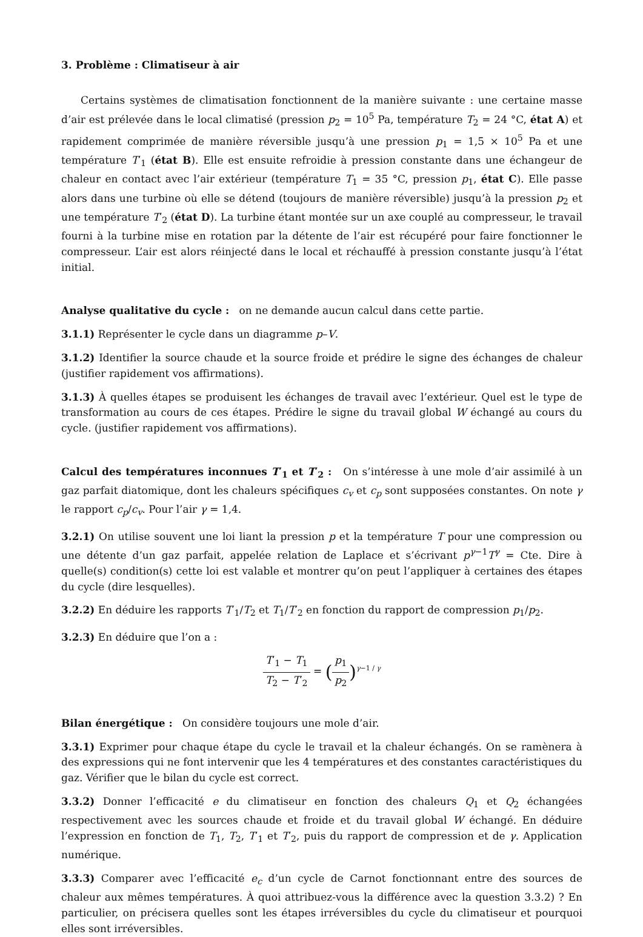3. Problème : Climatiseur à air
Certains systèmes de climatisation fonctionnent de la manière suivante : une certaine masse d’air est prélevée dans le local climatisé (pression p<sub>2</sub> = 10<sup>5</sup> Pa, température T<sub>2</sub> = 24 °C, état A) et rapidement comprimée de manière réversible jusqu’à une pression p<sub>1</sub> = 1,5 × 10<sup>5</sup> Pa et une température T′<sub>1</sub> (état B). Elle est ensuite refroidie à pression constante dans une échangeur de chaleur en contact avec l’air extérieur (température T<sub>1</sub> = 35 °C, pression p<sub>1</sub>, état C). Elle passe alors dans une turbine où elle se détend (toujours de manière réversible) jusqu’à la pression p<sub>2</sub> et une température T′<sub>2</sub> (état D). La turbine étant montée sur un axe couplé au compresseur, le travail fourni à la turbine mise en rotation par la détente de l’air est récupéré pour faire fonctionner le compresseur. L’air est alors réinjecté dans le local et réchauffé à pression constante jusqu’à l’état initial.
Analyse qualitative du cycle : on ne demande aucun calcul dans cette partie.
3.1.1) Représenter le cycle dans un diagramme p–V.
3.1.2) Identifier la source chaude et la source froide et prédire le signe des échanges de chaleur (justifier rapidement vos affirmations).
3.1.3) À quelles étapes se produisent les échanges de travail avec l’extérieur. Quel est le type de transformation au cours de ces étapes. Prédire le signe du travail global W échangé au cours du cycle. (justifier rapidement vos affirmations).
Calcul des températures inconnues T′<sub>1</sub> et T′<sub>2</sub> : On s’intéresse à une mole d’air assimilé à un gaz parfait diatomique, dont les chaleurs spécifiques c<sub>v</sub> et c<sub>p</sub> sont supposées constantes. On note γ le rapport c<sub>p</sub>/c<sub>v</sub>. Pour l’air γ = 1,4.
3.2.1) On utilise souvent une loi liant la pression p et la température T pour une compression ou une détente d’un gaz parfait, appelée relation de Laplace et s’écrivant p<sup>γ−1</sup>T<sup>γ</sup> = Cte. Dire à quelle(s) condition(s) cette loi est valable et montrer qu’on peut l’appliquer à certaines des étapes du cycle (dire lesquelles).
3.2.2) En déduire les rapports T′<sub>1</sub>/T<sub>2</sub> et T<sub>1</sub>/T′<sub>2</sub> en fonction du rapport de compression p<sub>1</sub>/p<sub>2</sub>.
3.2.3) En déduire que l’on a :
T′<sub>1</sub> − T<sub>1</sub> T<sub>2</sub> − T′<sub>2</sub> = (p<sub>1</sub> p<sub>2</sub>)<sup>γ−1 / γ</sup>
Bilan énergétique : On considère toujours une mole d’air.
3.3.1) Exprimer pour chaque étape du cycle le travail et la chaleur échangés. On se ramènera à des expressions qui ne font intervenir que les 4 températures et des constantes caractéristiques du gaz. Vérifier que le bilan du cycle est correct.
3.3.2) Donner l’efficacité e du climatiseur en fonction des chaleurs Q<sub>1</sub> et Q<sub>2</sub> échangées respectivement avec les sources chaude et froide et du travail global W échangé. En déduire l’expression en fonction de T<sub>1</sub>, T<sub>2</sub>, T′<sub>1</sub> et T′<sub>2</sub>, puis du rapport de compression et de γ. Application numérique.
3.3.3) Comparer avec l’efficacité e<sub>c</sub> d’un cycle de Carnot fonctionnant entre des sources de chaleur aux mêmes températures. À quoi attribuez-vous la différence avec la question 3.3.2) ? En particulier, on précisera quelles sont les étapes irréversibles du cycle du climatiseur et pourquoi elles sont irréversibles.